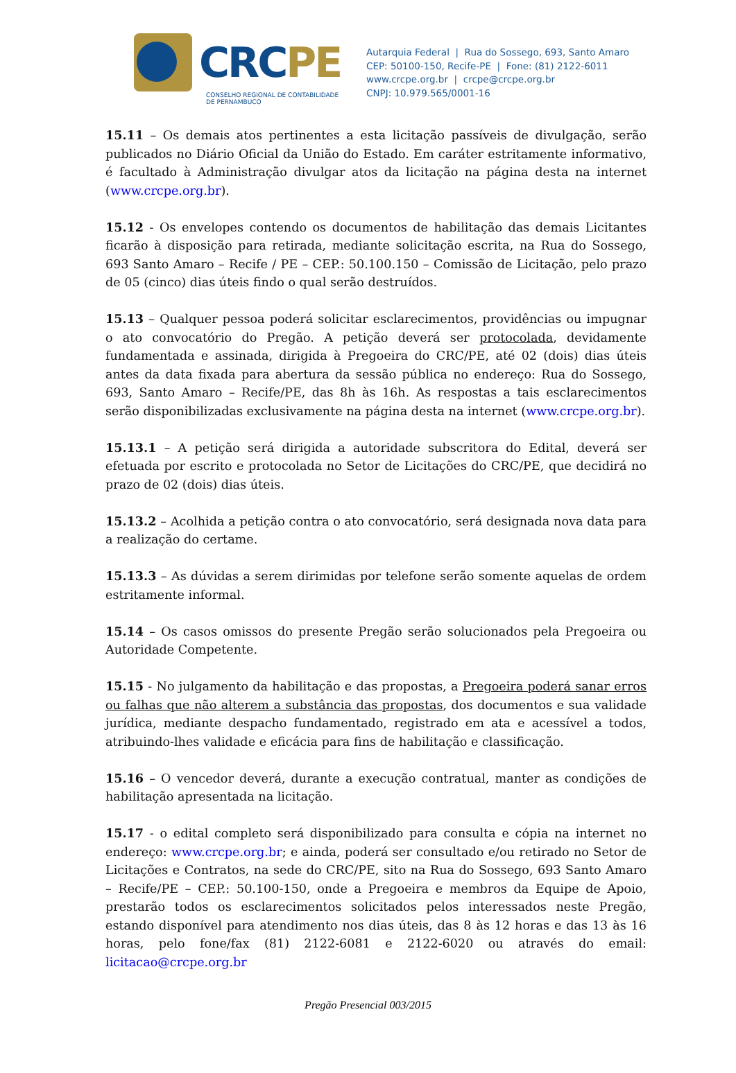CRCPE
CONSELHO REGIONAL DE CONTABILIDADE
DE PERNAMBUCO
Autarquia Federal | Rua do Sossego, 693, Santo Amaro
CEP: 50100-150, Recife-PE | Fone: (81) 2122-6011
www.crcpe.org.br | crcpe@crcpe.org.br
CNPJ: 10.979.565/0001-16
15.11 – Os demais atos pertinentes a esta licitação passíveis de divulgação, serão publicados no Diário Oficial da União do Estado. Em caráter estritamente informativo, é facultado à Administração divulgar atos da licitação na página desta na internet (www.crcpe.org.br).
15.12 - Os envelopes contendo os documentos de habilitação das demais Licitantes ficarão à disposição para retirada, mediante solicitação escrita, na Rua do Sossego, 693 Santo Amaro – Recife / PE – CEP.: 50.100.150 – Comissão de Licitação, pelo prazo de 05 (cinco) dias úteis findo o qual serão destruídos.
15.13 – Qualquer pessoa poderá solicitar esclarecimentos, providências ou impugnar o ato convocatório do Pregão. A petição deverá ser protocolada, devidamente fundamentada e assinada, dirigida à Pregoeira do CRC/PE, até 02 (dois) dias úteis antes da data fixada para abertura da sessão pública no endereço: Rua do Sossego, 693, Santo Amaro – Recife/PE, das 8h às 16h. As respostas a tais esclarecimentos serão disponibilizadas exclusivamente na página desta na internet (www.crcpe.org.br).
15.13.1 – A petição será dirigida a autoridade subscritora do Edital, deverá ser efetuada por escrito e protocolada no Setor de Licitações do CRC/PE, que decidirá no prazo de 02 (dois) dias úteis.
15.13.2 – Acolhida a petição contra o ato convocatório, será designada nova data para a realização do certame.
15.13.3 – As dúvidas a serem dirimidas por telefone serão somente aquelas de ordem estritamente informal.
15.14 – Os casos omissos do presente Pregão serão solucionados pela Pregoeira ou Autoridade Competente.
15.15 - No julgamento da habilitação e das propostas, a Pregoeira poderá sanar erros ou falhas que não alterem a substância das propostas, dos documentos e sua validade jurídica, mediante despacho fundamentado, registrado em ata e acessível a todos, atribuindo-lhes validade e eficácia para fins de habilitação e classificação.
15.16 – O vencedor deverá, durante a execução contratual, manter as condições de habilitação apresentada na licitação.
15.17 - o edital completo será disponibilizado para consulta e cópia na internet no endereço: www.crcpe.org.br; e ainda, poderá ser consultado e/ou retirado no Setor de Licitações e Contratos, na sede do CRC/PE, sito na Rua do Sossego, 693 Santo Amaro – Recife/PE – CEP.: 50.100-150, onde a Pregoeira e membros da Equipe de Apoio, prestarão todos os esclarecimentos solicitados pelos interessados neste Pregão, estando disponível para atendimento nos dias úteis, das 8 às 12 horas e das 13 às 16 horas, pelo fone/fax (81) 2122-6081 e 2122-6020 ou através do email: licitacao@crcpe.org.br
Pregão Presencial 003/2015